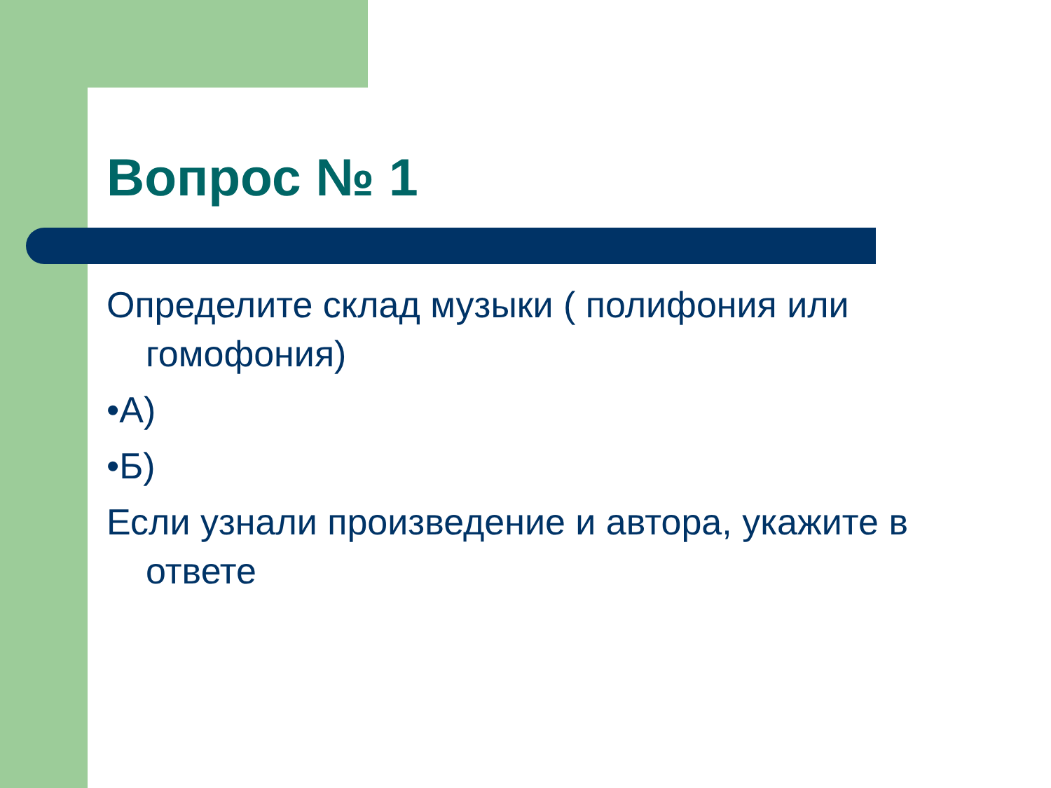Вопрос № 1
Определите склад музыки ( полифония или гомофония)
•А)
•Б)
Если узнали произведение и автора, укажите в ответе